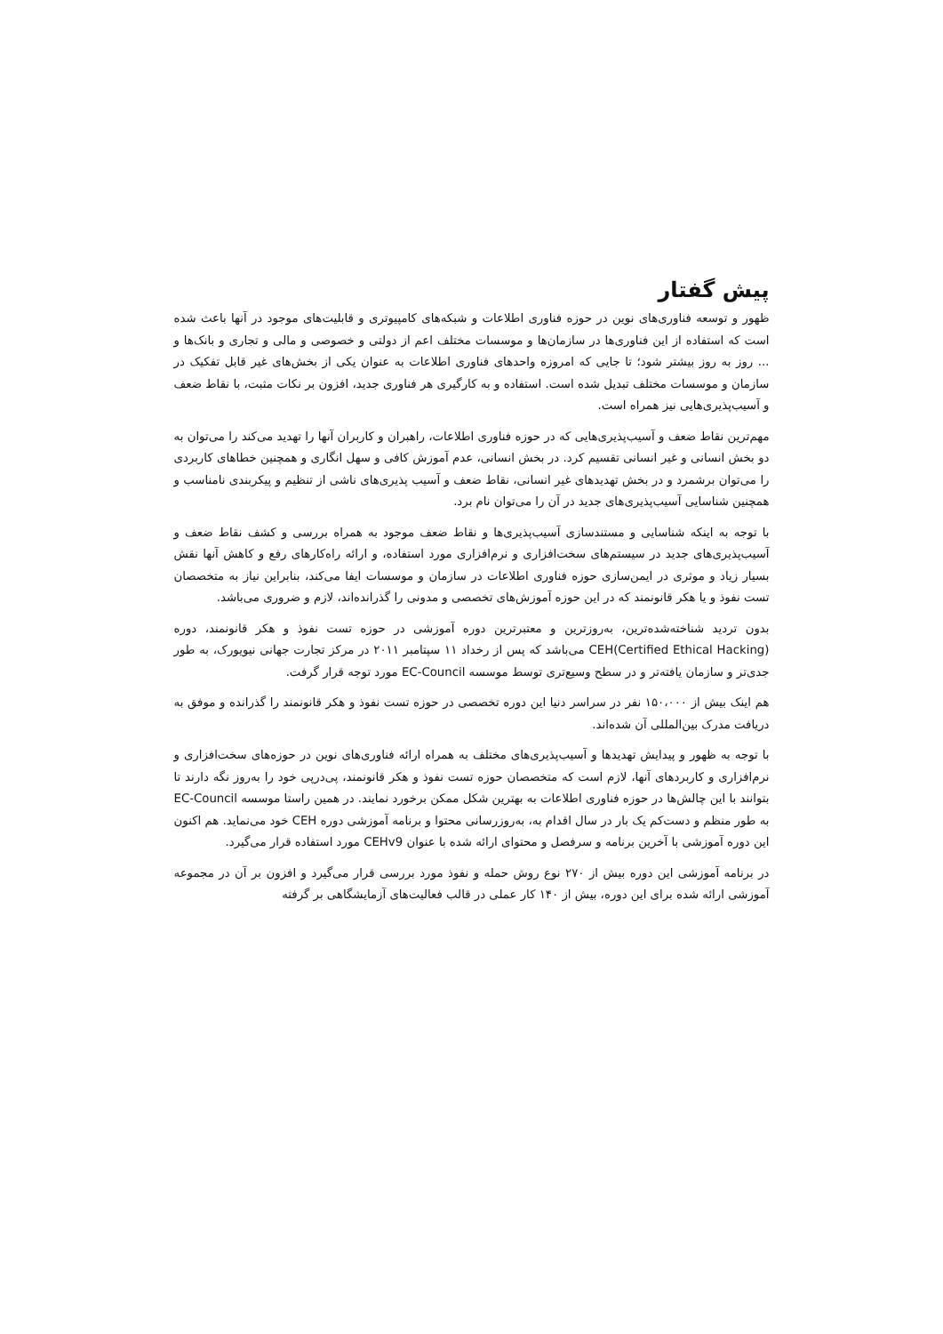پیش گفتار
ظهور و توسعه فناوری‌های نوین در حوزه فناوری اطلاعات و شبکه‌های کامپیوتری و قابلیت‌های موجود در آنها باعث شده است که استفاده از این فناوری‌ها در سازمان‌ها و موسسات مختلف اعم از دولتی و خصوصی و مالی و تجاری و بانک‌ها و ... روز به روز بیشتر شود؛ تا جایی که امروزه واحدهای فناوری اطلاعات به عنوان یکی از بخش‌های غیر قابل تفکیک در سازمان و موسسات مختلف تبدیل شده است. استفاده و به کارگیری هر فناوری جدید، افزون بر نکات مثبت، با نقاط ضعف و آسیب‌پذیری‌هایی نیز همراه است.
مهم‌ترین نقاط ضعف و آسیب‌پذیری‌هایی که در حوزه فناوری اطلاعات، راهبران و کاربران آنها را تهدید می‌کند را می‌توان به دو بخش انسانی و غیر انسانی تقسیم کرد. در بخش انسانی، عدم آموزش کافی و سهل انگاری و همچنین خطاهای کاربردی را می‌توان برشمرد و در بخش تهدیدهای غیر انسانی، نقاط ضعف و آسیب پذیری‌های ناشی از تنظیم و پیکربندی نامناسب و همچنین شناسایی آسیب‌پذیری‌های جدید در آن را می‌توان نام برد.
با توجه به اینکه شناسایی و مستندسازی آسیب‌پذیری‌ها و نقاط ضعف موجود به همراه بررسی و کشف نقاط ضعف و آسیب‌پذیری‌های جدید در سیستم‌های سخت‌افزاری و نرم‌افزاری مورد استفاده، و ارائه راه‌کارهای رفع و کاهش آنها نقش بسیار زیاد و موثری در ایمن‌سازی حوزه فناوری اطلاعات در سازمان و موسسات ایفا می‌کند، بنابراین نیاز به متخصصان تست نفوذ و یا هکر قانونمند که در این حوزه آموزش‌های تخصصی و مدونی را گذرانده‌اند، لازم و ضروری می‌باشد.
بدون تردید شناخته‌شده‌ترین، به‌روزترین و معتبرترین دوره آموزشی در حوزه تست نفوذ و هکر قانونمند، دوره CEH(Certified Ethical Hacking) می‌باشد که پس از رخداد ۱۱ سپتامبر ۲۰۱۱ در مرکز تجارت جهانی نیویورک، به طور جدی‌تر و سازمان یافته‌تر و در سطح وسیع‌تری توسط موسسه EC-Council مورد توجه قرار گرفت.
هم اینک بیش از ۱۵۰،۰۰۰ نفر در سراسر دنیا این دوره تخصصی در حوزه تست نفوذ و هکر قانونمند را گذرانده و موفق به دریافت مدرک بین‌المللی آن شده‌اند.
با توجه به ظهور و پیدایش تهدیدها و آسیب‌پذیری‌های مختلف به همراه ارائه فناوری‌های نوین در حوزه‌های سخت‌افزاری و نرم‌افزاری و کاربردهای آنها، لازم است که متخصصان حوزه تست نفوذ و هکر قانونمند، پی‌درپی خود را به‌روز نگه دارند تا بتوانند با این چالش‌ها در حوزه فناوری اطلاعات به بهترین شکل ممکن برخورد نمایند. در همین راستا موسسه EC-Council به طور منظم و دست‌کم یک بار در سال اقدام به، به‌روزرسانی محتوا و برنامه آموزشی دوره CEH خود می‌نماید. هم اکنون این دوره آموزشی با آخرین برنامه و سرفصل و محتوای ارائه شده با عنوان CEHv9 مورد استفاده قرار می‌گیرد.
در برنامه آموزشی این دوره بیش از ۲۷۰ نوع روش حمله و نفوذ مورد بررسی قرار می‌گیرد و افزون بر آن در مجموعه آموزشی ارائه شده برای این دوره، بیش از ۱۴۰ کار عملی در قالب فعالیت‌های آزمایشگاهی بر گرفته